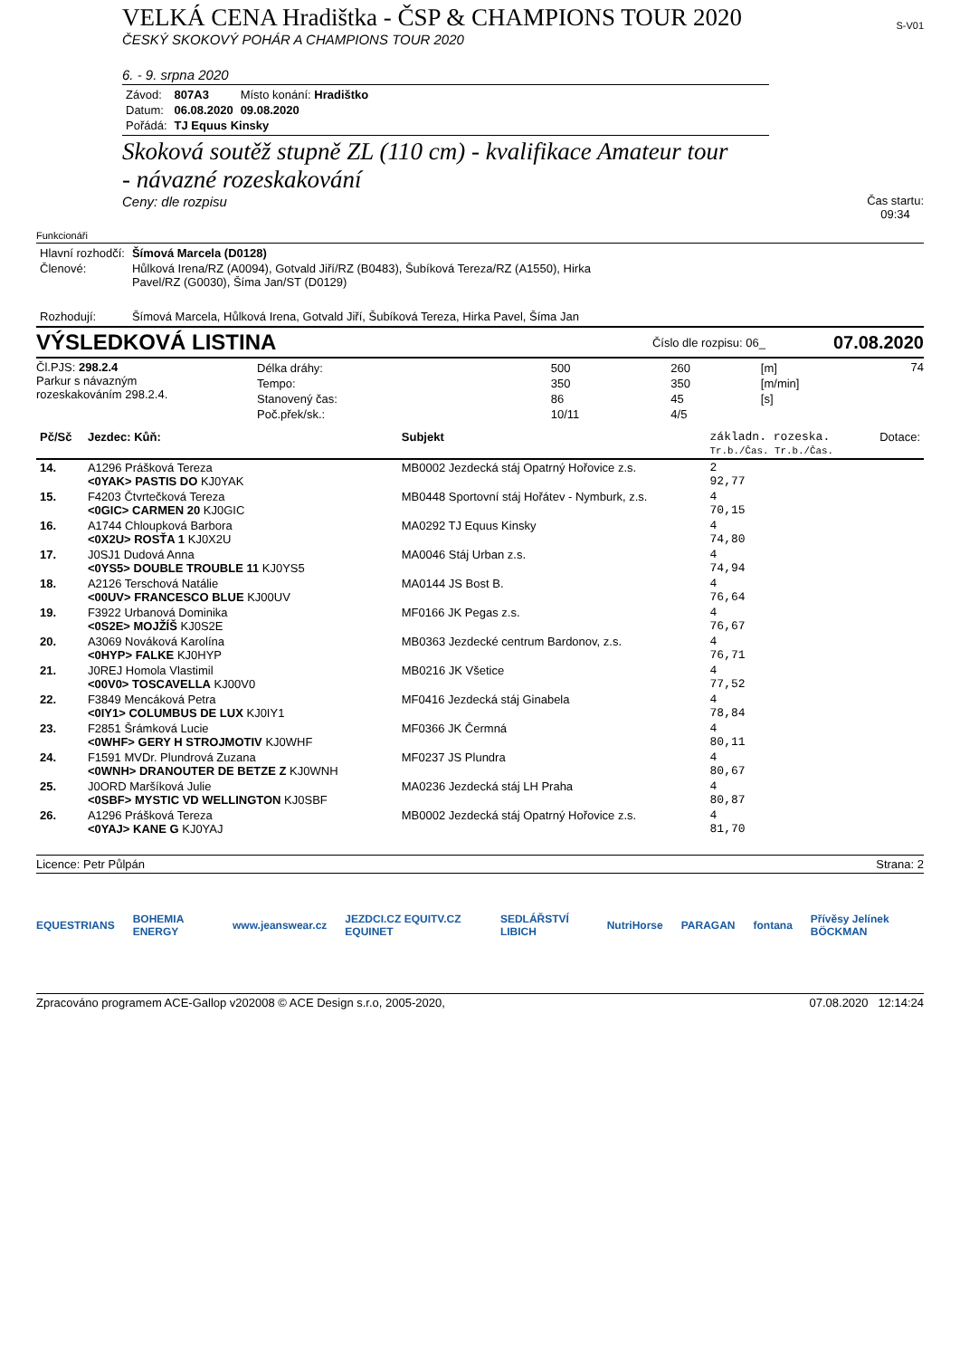VELKÁ CENA Hradištka - ČSP & CHAMPIONS TOUR 2020
ČESKÝ SKOKOVÝ POHÁR A CHAMPIONS TOUR 2020
S-V01
6. - 9. srpna 2020
| Závod: | 807A3 | Místo konání: Hradištko |
| Datum: | 06.08.2020 | 09.08.2020 |
| Pořádá: | TJ Equus Kinsky | |
Skoková soutěž stupně ZL (110 cm) - kvalifikace Amateur tour
- návazné rozeskakování
Ceny: dle rozpisu
Čas startu:
09:34
Funkcionáři
| Hlavní rozhodčí: | Šímová Marcela (D0128) |
| Členové: | Hůlková Irena/RZ (A0094), Gotvald Jiří/RZ (B0483), Šubíková Tereza/RZ (A1550), Hirka Pavel/RZ (G0030), Šíma Jan/ST (D0129) |
| Rozhodují: | Šímová Marcela, Hůlková Irena, Gotvald Jiří, Šubíková Tereza, Hirka Pavel, Šíma Jan |
VÝSLEDKOVÁ LISTINA
Číslo dle rozpisu: 06_
07.08.2020
Čl.PJS: 298.2.4
Parkur s návazným
rozeskakováním 298.2.4.
| Délka dráhy: | 500 | 260 | [m] |
| Tempo: | 350 | 350 | [m/min] |
| Stanovený čas: | 86 | 45 | [s] |
| Poč.přek/sk.: | 10/11 | 4/5 | |
74
| Pč/Sč | Jezdec: Kůň: | Subjekt | základn. rozeska. Tr.b./Čas. Tr.b./Čas. | Dotace: |
| --- | --- | --- | --- | --- |
| 14. | A1296 Prášková Tereza <0YAK> PASTIS DO KJ0YAK | MB0002 Jezdecká stáj Opatrný Hořovice z.s. | 2 92,77 | |
| 15. | F4203 Čtvrtečková Tereza <0GIC> CARMEN 20 KJ0GIC | MB0448 Sportovní stáj Hořátev - Nymburk, z.s. | 4 70,15 | |
| 16. | A1744 Chloupková Barbora <0X2U> ROSŤA 1 KJ0X2U | MA0292 TJ Equus Kinsky | 4 74,80 | |
| 17. | J0SJ1 Dudová Anna <0YS5> DOUBLE TROUBLE 11 KJ0YS5 | MA0046 Stáj Urban z.s. | 4 74,94 | |
| 18. | A2126 Terschová Natálie <00UV> FRANCESCO BLUE KJ00UV | MA0144 JS Bost B. | 4 76,64 | |
| 19. | F3922 Urbanová Dominika <0S2E> MOJŽÍŠ KJ0S2E | MF0166 JK Pegas z.s. | 4 76,67 | |
| 20. | A3069 Nováková Karolína <0HYP> FALKE KJ0HYP | MB0363 Jezdecké centrum Bardonov, z.s. | 4 76,71 | |
| 21. | J0REJ Homola Vlastimil <00V0> TOSCAVELLA KJ00V0 | MB0216 JK Všetice | 4 77,52 | |
| 22. | F3849 Mencáková Petra <0IY1> COLUMBUS DE LUX KJ0IY1 | MF0416 Jezdecká stáj Ginabela | 4 78,84 | |
| 23. | F2851 Šrámková Lucie <0WHF> GERY H STROJMOTIV KJ0WHF | MF0366 JK Čermná | 4 80,11 | |
| 24. | F1591 MVDr. Plundrová Zuzana <0WNH> DRANOUTER DE BETZE Z KJ0WNH | MF0237 JS Plundra | 4 80,67 | |
| 25. | J0ORD Maršíková Julie <0SBF> MYSTIC VD WELLINGTON KJ0SBF | MA0236 Jezdecká stáj LH Praha | 4 80,87 | |
| 26. | A1296 Prášková Tereza <0YAJ> KANE G KJ0YAJ | MB0002 Jezdecká stáj Opatrný Hořovice z.s. | 4 81,70 | |
Licence: Petr Půlpán Strana: 2
EQUESTRIANS BOHEMIA ENERGY www.jeanswear.cz JEZDCI.CZ EQUITV.CZ EQUINET SEDLÁŘSTVÍ LIBICH NutriHorse PARAGAN fontana Přívěsy Jelínek BÖCKMAN
Zpracováno programem ACE-Gallop v202008 © ACE Design s.r.o, 2005-2020,
07.08.2020 12:14:24